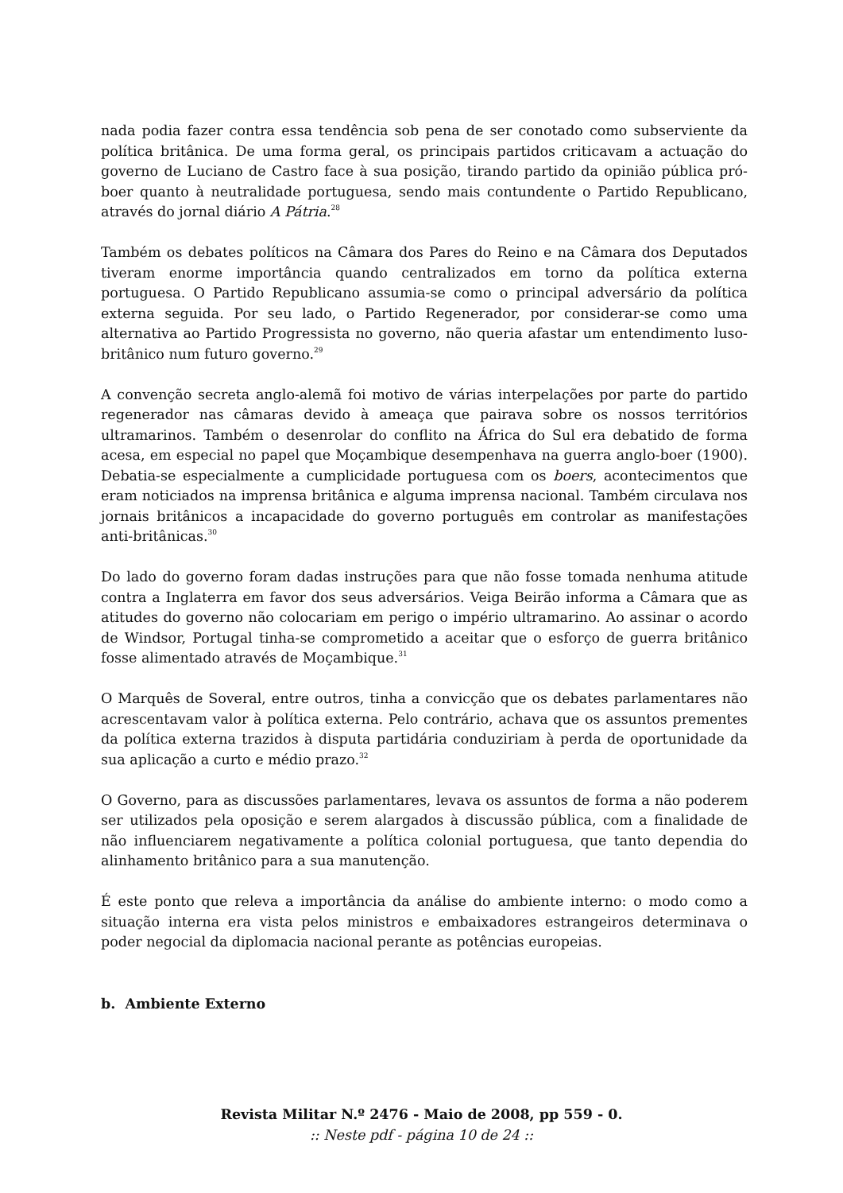nada podia fazer contra essa tendência sob pena de ser conotado como subserviente da política britânica. De uma forma geral, os principais partidos criticavam a actuação do governo de Luciano de Castro face à sua posição, tirando partido da opinião pública pró-boer quanto à neutralidade portuguesa, sendo mais contundente o Partido Republicano, através do jornal diário A Pátria.<sup>28</sup>
Também os debates políticos na Câmara dos Pares do Reino e na Câmara dos Deputados tiveram enorme importância quando centralizados em torno da política externa portuguesa. O Partido Republicano assumia-se como o principal adversário da política externa seguida. Por seu lado, o Partido Regenerador, por considerar-se como uma alternativa ao Partido Progressista no governo, não queria afastar um entendimento luso-britânico num futuro governo.<sup>29</sup>
A convenção secreta anglo-alemã foi motivo de várias interpelações por parte do partido regenerador nas câmaras devido à ameaça que pairava sobre os nossos territórios ultramarinos. Também o desenrolar do conflito na África do Sul era debatido de forma acesa, em especial no papel que Moçambique desempenhava na guerra anglo-boer (1900). Debatia-se especialmente a cumplicidade portuguesa com os boers, acontecimentos que eram noticiados na imprensa britânica e alguma imprensa nacional. Também circulava nos jornais britânicos a incapacidade do governo português em controlar as manifestações anti-britânicas.<sup>30</sup>
Do lado do governo foram dadas instruções para que não fosse tomada nenhuma atitude contra a Inglaterra em favor dos seus adversários. Veiga Beirão informa a Câmara que as atitudes do governo não colocariam em perigo o império ultramarino. Ao assinar o acordo de Windsor, Portugal tinha-se comprometido a aceitar que o esforço de guerra britânico fosse alimentado através de Moçambique.<sup>31</sup>
O Marquês de Soveral, entre outros, tinha a convicção que os debates parlamentares não acrescentavam valor à política externa. Pelo contrário, achava que os assuntos prementes da política externa trazidos à disputa partidária conduziriam à perda de oportunidade da sua aplicação a curto e médio prazo.<sup>32</sup>
O Governo, para as discussões parlamentares, levava os assuntos de forma a não poderem ser utilizados pela oposição e serem alargados à discussão pública, com a finalidade de não influenciarem negativamente a política colonial portuguesa, que tanto dependia do alinhamento britânico para a sua manutenção.
É este ponto que releva a importância da análise do ambiente interno: o modo como a situação interna era vista pelos ministros e embaixadores estrangeiros determinava o poder negocial da diplomacia nacional perante as potências europeias.
b. Ambiente Externo
Revista Militar N.º 2476 - Maio de 2008, pp 559 - 0.
:: Neste pdf - página 10 de 24 ::